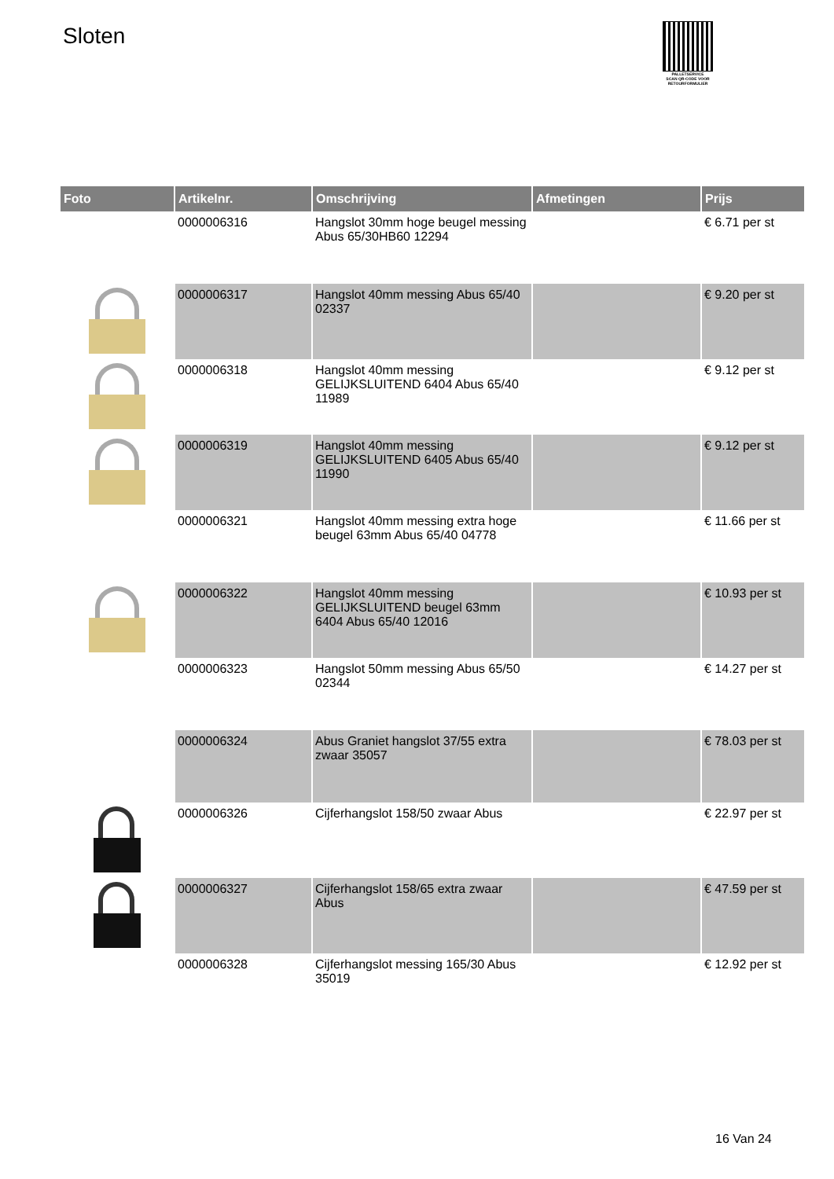Sloten
PALLETSERVICE
SCAN QR-CODE VOOR RETOURFORMULIER
| Foto | Artikelnr. | Omschrijving | Afmetingen | Prijs |
| --- | --- | --- | --- | --- |
| | 0000006316 | Hangslot 30mm hoge beugel messing Abus 65/30HB60 12294 | | € 6.71 per st |
| | 0000006317 | Hangslot 40mm messing Abus 65/40 02337 | | € 9.20 per st |
| | 0000006318 | Hangslot 40mm messing GELIJKSLUITEND 6404 Abus 65/40 11989 | | € 9.12 per st |
| | 0000006319 | Hangslot 40mm messing GELIJKSLUITEND 6405 Abus 65/40 11990 | | € 9.12 per st |
| | 0000006321 | Hangslot 40mm messing extra hoge beugel 63mm Abus 65/40 04778 | | € 11.66 per st |
| | 0000006322 | Hangslot 40mm messing GELIJKSLUITEND beugel 63mm 6404 Abus 65/40 12016 | | € 10.93 per st |
| | 0000006323 | Hangslot 50mm messing Abus 65/50 02344 | | € 14.27 per st |
| | 0000006324 | Abus Graniet hangslot 37/55 extra zwaar 35057 | | € 78.03 per st |
| | 0000006326 | Cijferhangslot 158/50 zwaar Abus | | € 22.97 per st |
| | 0000006327 | Cijferhangslot 158/65 extra zwaar Abus | | € 47.59 per st |
| | 0000006328 | Cijferhangslot messing 165/30 Abus 35019 | | € 12.92 per st |
16 Van 24